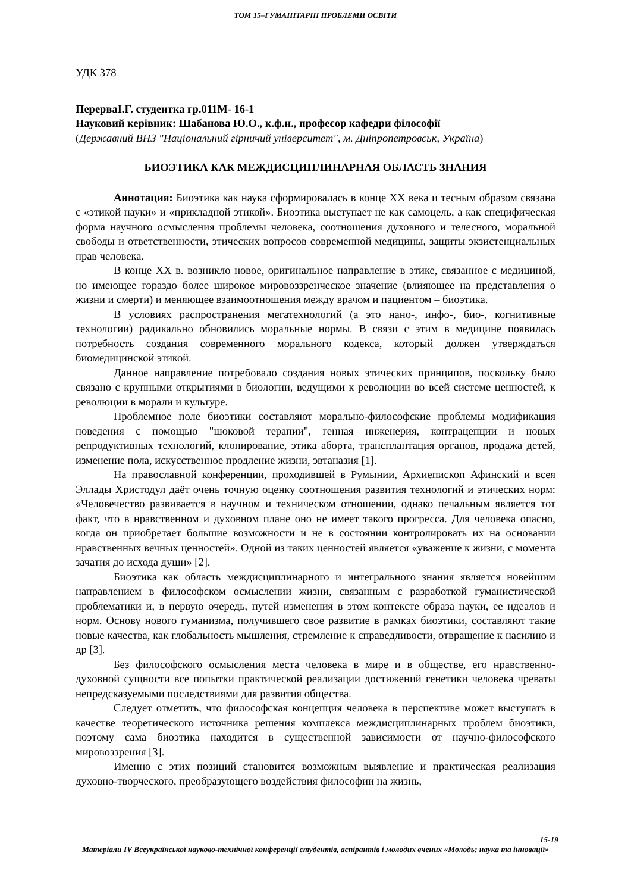ТОМ 15–ГУМАНІТАРНІ ПРОБЛЕМИ ОСВІТИ
УДК 378
ПерерваІ.Г. студентка гр.011М- 16-1
Науковий керівник: Шабанова Ю.О., к.ф.н., професор кафедри філософії
(Державний ВНЗ "Національний гірничий університет", м. Дніпропетровськ, Україна)
БИОЭТИКА КАК МЕЖДИСЦИПЛИНАРНАЯ ОБЛАСТЬ ЗНАНИЯ
Аннотация: Биоэтика как наука сформировалась в конце XX века и тесным образом связана с «этикой науки» и «прикладной этикой». Биоэтика выступает не как самоцель, а как специфическая форма научного осмысления проблемы человека, соотношения духовного и телесного, моральной свободы и ответственности, этических вопросов современной медицины, защиты экзистенциальных прав человека.
В конце XX в. возникло новое, оригинальное направление в этике, связанное с медициной, но имеющее гораздо более широкое мировоззренческое значение (влияющее на представления о жизни и смерти) и меняющее взаимоотношения между врачом и пациентом – биоэтика.
В условиях распространения мегатехнологий (а это нано-, инфо-, био-, когнитивные технологии) радикально обновились моральные нормы. В связи с этим в медицине появилась потребность создания современного морального кодекса, который должен утверждаться биомедицинской этикой.
Данное направление потребовало создания новых этических принципов, поскольку было связано с крупными открытиями в биологии, ведущими к революции во всей системе ценностей, к революции в морали и культуре.
Проблемное поле биоэтики составляют морально-философские проблемы модификация поведения с помощью "шоковой терапии", генная инженерия, контрацепции и новых репродуктивных технологий, клонирование, этика аборта, трансплантация органов, продажа детей, изменение пола, искусственное продление жизни, эвтаназия [1].
На православной конференции, проходившей в Румынии, Архиепископ Афинский и всея Эллады Христодул даёт очень точную оценку соотношения развития технологий и этических норм: «Человечество развивается в научном и техническом отношении, однако печальным является тот факт, что в нравственном и духовном плане оно не имеет такого прогресса. Для человека опасно, когда он приобретает большие возможности и не в состоянии контролировать их на основании нравственных вечных ценностей». Одной из таких ценностей является «уважение к жизни, с момента зачатия до исхода души» [2].
Биоэтика как область междисциплинарного и интегрального знания является новейшим направлением в философском осмыслении жизни, связанным с разработкой гуманистической проблематики и, в первую очередь, путей изменения в этом контексте образа науки, ее идеалов и норм. Основу нового гуманизма, получившего свое развитие в рамках биоэтики, составляют такие новые качества, как глобальность мышления, стремление к справедливости, отвращение к насилию и др [3].
Без философского осмысления места человека в мире и в обществе, его нравственно-духовной сущности все попытки практической реализации достижений генетики человека чреваты непредсказуемыми последствиями для развития общества.
Следует отметить, что философская концепция человека в перспективе может выступать в качестве теоретического источника решения комплекса междисциплинарных проблем биоэтики, поэтому сама биоэтика находится в существенной зависимости от научно-философского мировоззрения [3].
Именно с этих позиций становится возможным выявление и практическая реализация духовно-творческого, преобразующего воздействия философии на жизнь,
15-19
Матеріали IV Всеукраїнської науково-технічної конференції студентів, аспірантів і молодих вчених «Молодь: наука та інновації»